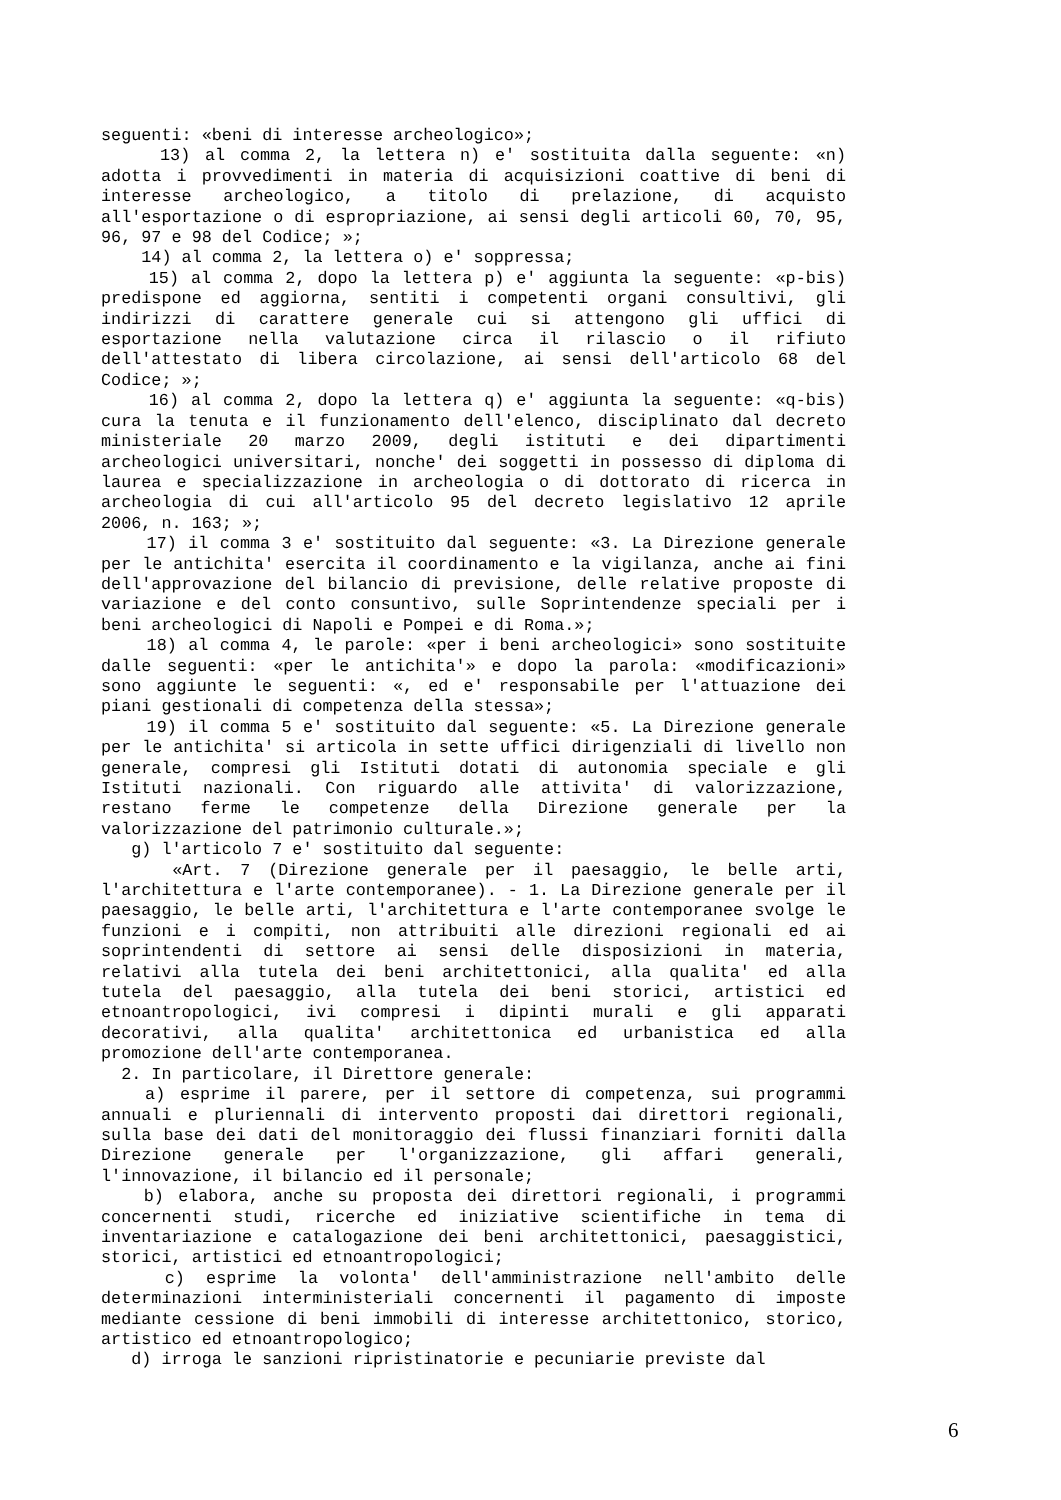seguenti: «beni di interesse archeologico»;
13) al comma 2, la lettera n) e' sostituita dalla seguente: «n) adotta i provvedimenti in materia di acquisizioni coattive di beni di interesse archeologico, a titolo di prelazione, di acquisto all'esportazione o di espropriazione, ai sensi degli articoli 60, 70, 95, 96, 97 e 98 del Codice; »;
14) al comma 2, la lettera o) e' soppressa;
15) al comma 2, dopo la lettera p) e' aggiunta la seguente: «p-bis) predispone ed aggiorna, sentiti i competenti organi consultivi, gli indirizzi di carattere generale cui si attengono gli uffici di esportazione nella valutazione circa il rilascio o il rifiuto dell'attestato di libera circolazione, ai sensi dell'articolo 68 del Codice; »;
16) al comma 2, dopo la lettera q) e' aggiunta la seguente: «q-bis) cura la tenuta e il funzionamento dell'elenco, disciplinato dal decreto ministeriale 20 marzo 2009, degli istituti e dei dipartimenti archeologici universitari, nonche' dei soggetti in possesso di diploma di laurea e specializzazione in archeologia o di dottorato di ricerca in archeologia di cui all'articolo 95 del decreto legislativo 12 aprile 2006, n. 163; »;
17) il comma 3 e' sostituito dal seguente: «3. La Direzione generale per le antichita' esercita il coordinamento e la vigilanza, anche ai fini dell'approvazione del bilancio di previsione, delle relative proposte di variazione e del conto consuntivo, sulle Soprintendenze speciali per i beni archeologici di Napoli e Pompei e di Roma.»;
18) al comma 4, le parole: «per i beni archeologici» sono sostituite dalle seguenti: «per le antichita'» e dopo la parola: «modificazioni» sono aggiunte le seguenti: «, ed e' responsabile per l'attuazione dei piani gestionali di competenza della stessa»;
19) il comma 5 e' sostituito dal seguente: «5. La Direzione generale per le antichita' si articola in sette uffici dirigenziali di livello non generale, compresi gli Istituti dotati di autonomia speciale e gli Istituti nazionali. Con riguardo alle attivita' di valorizzazione, restano ferme le competenze della Direzione generale per la valorizzazione del patrimonio culturale.»;
g) l'articolo 7 e' sostituito dal seguente:
«Art. 7 (Direzione generale per il paesaggio, le belle arti, l'architettura e l'arte contemporanee). - 1. La Direzione generale per il paesaggio, le belle arti, l'architettura e l'arte contemporanee svolge le funzioni e i compiti, non attribuiti alle direzioni regionali ed ai soprintendenti di settore ai sensi delle disposizioni in materia, relativi alla tutela dei beni architettonici, alla qualita' ed alla tutela del paesaggio, alla tutela dei beni storici, artistici ed etnoantropologici, ivi compresi i dipinti murali e gli apparati decorativi, alla qualita' architettonica ed urbanistica ed alla promozione dell'arte contemporanea.
2. In particolare, il Direttore generale:
a) esprime il parere, per il settore di competenza, sui programmi annuali e pluriennali di intervento proposti dai direttori regionali, sulla base dei dati del monitoraggio dei flussi finanziari forniti dalla Direzione generale per l'organizzazione, gli affari generali, l'innovazione, il bilancio ed il personale;
b) elabora, anche su proposta dei direttori regionali, i programmi concernenti studi, ricerche ed iniziative scientifiche in tema di inventariazione e catalogazione dei beni architettonici, paesaggistici, storici, artistici ed etnoantropologici;
c) esprime la volonta' dell'amministrazione nell'ambito delle determinazioni interministeriali concernenti il pagamento di imposte mediante cessione di beni immobili di interesse architettonico, storico, artistico ed etnoantropologico;
d) irroga le sanzioni ripristinatorie e pecuniarie previste dal
6